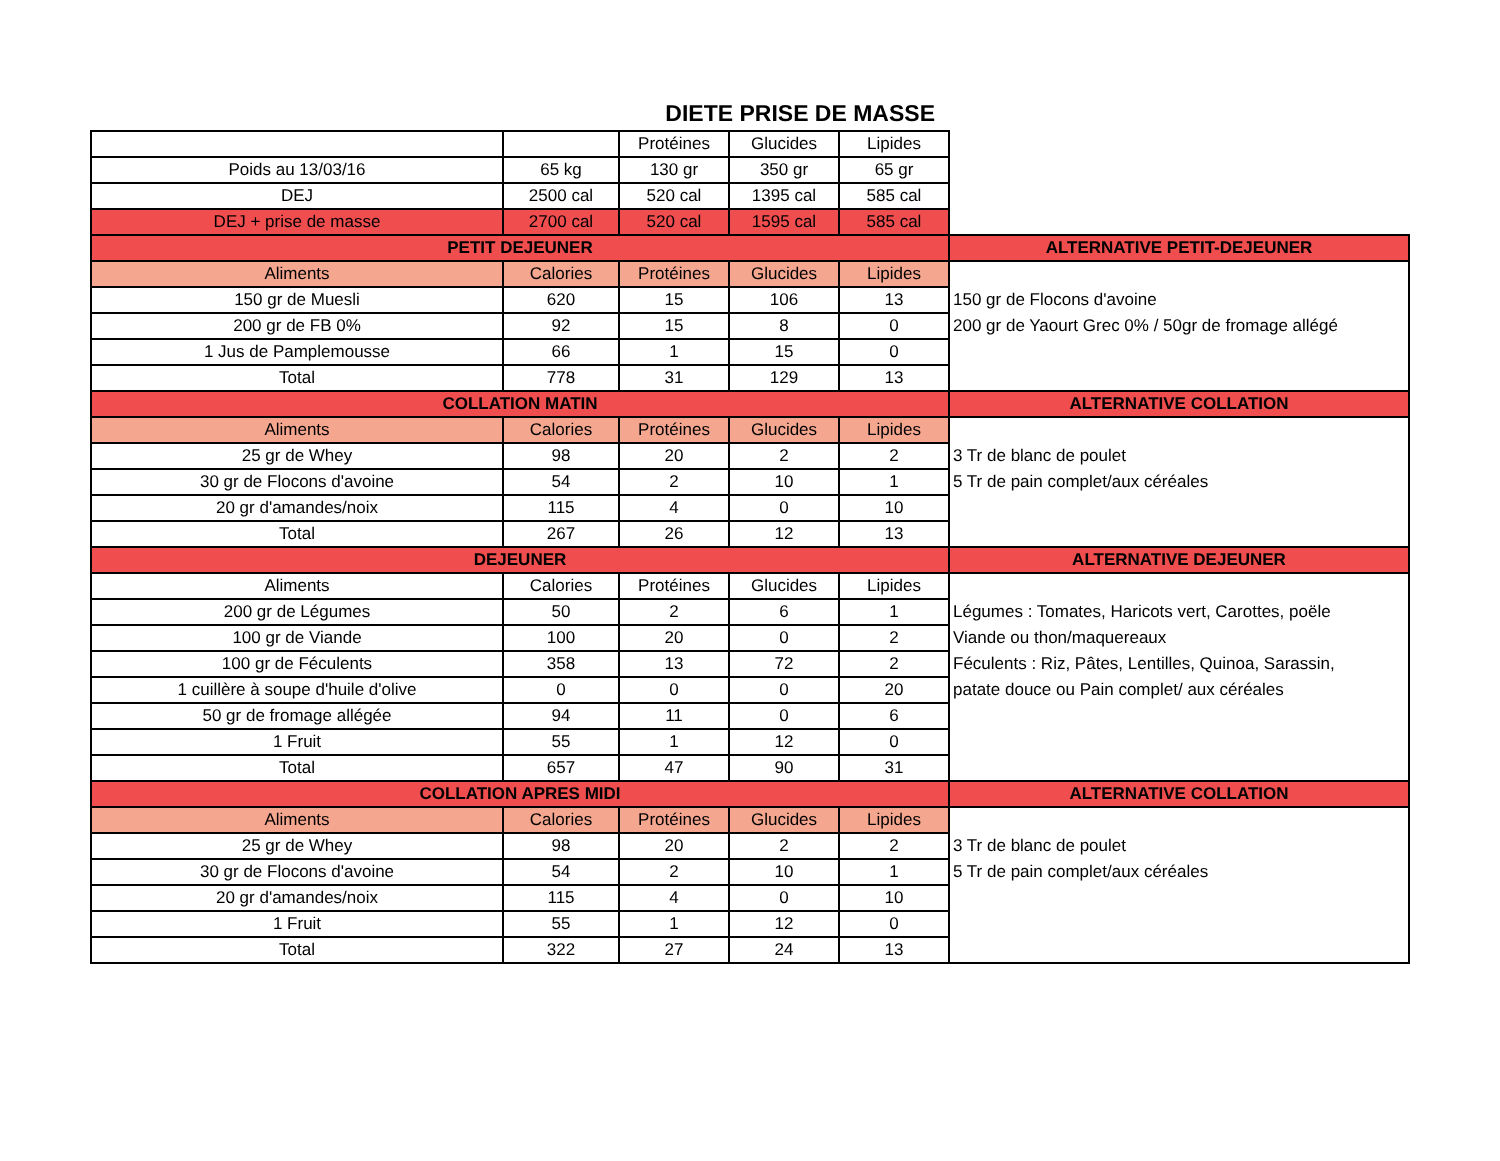DIETE PRISE DE MASSE
| | | Protéines | Glucides | Lipides | |
| Poids au 13/03/16 | 65 kg | 130 gr | 350 gr | 65 gr | |
| DEJ | 2500 cal | 520 cal | 1395 cal | 585 cal | |
| DEJ + prise de masse | 2700 cal | 520 cal | 1595 cal | 585 cal | |
| PETIT DEJEUNER | | | | | ALTERNATIVE PETIT-DEJEUNER |
| Aliments | Calories | Protéines | Glucides | Lipides | |
| 150 gr de Muesli | 620 | 15 | 106 | 13 | 150 gr de Flocons d'avoine |
| 200 gr de FB 0% | 92 | 15 | 8 | 0 | 200 gr de Yaourt Grec 0% / 50gr de fromage allégé |
| 1 Jus de Pamplemousse | 66 | 1 | 15 | 0 | |
| Total | 778 | 31 | 129 | 13 | |
| COLLATION MATIN | | | | | ALTERNATIVE COLLATION |
| Aliments | Calories | Protéines | Glucides | Lipides | |
| 25 gr de Whey | 98 | 20 | 2 | 2 | 3 Tr de blanc de poulet |
| 30 gr de Flocons d'avoine | 54 | 2 | 10 | 1 | 5 Tr de pain complet/aux céréales |
| 20 gr d'amandes/noix | 115 | 4 | 0 | 10 | |
| Total | 267 | 26 | 12 | 13 | |
| DEJEUNER | | | | | ALTERNATIVE DEJEUNER |
| Aliments | Calories | Protéines | Glucides | Lipides | |
| 200 gr de Légumes | 50 | 2 | 6 | 1 | Légumes : Tomates, Haricots vert, Carottes, poële |
| 100 gr de Viande | 100 | 20 | 0 | 2 | Viande ou thon/maquereaux |
| 100 gr de Féculents | 358 | 13 | 72 | 2 | Féculents : Riz, Pâtes, Lentilles, Quinoa, Sarassin, |
| 1 cuillère à soupe d'huile d'olive | 0 | 0 | 0 | 20 | patate douce ou Pain complet/ aux céréales |
| 50 gr de fromage allégée | 94 | 11 | 0 | 6 | |
| 1 Fruit | 55 | 1 | 12 | 0 | |
| Total | 657 | 47 | 90 | 31 | |
| COLLATION APRES MIDI | | | | | ALTERNATIVE COLLATION |
| Aliments | Calories | Protéines | Glucides | Lipides | |
| 25 gr de Whey | 98 | 20 | 2 | 2 | 3 Tr de blanc de poulet |
| 30 gr de Flocons d'avoine | 54 | 2 | 10 | 1 | 5 Tr de pain complet/aux céréales |
| 20 gr d'amandes/noix | 115 | 4 | 0 | 10 | |
| 1 Fruit | 55 | 1 | 12 | 0 | |
| Total | 322 | 27 | 24 | 13 | |